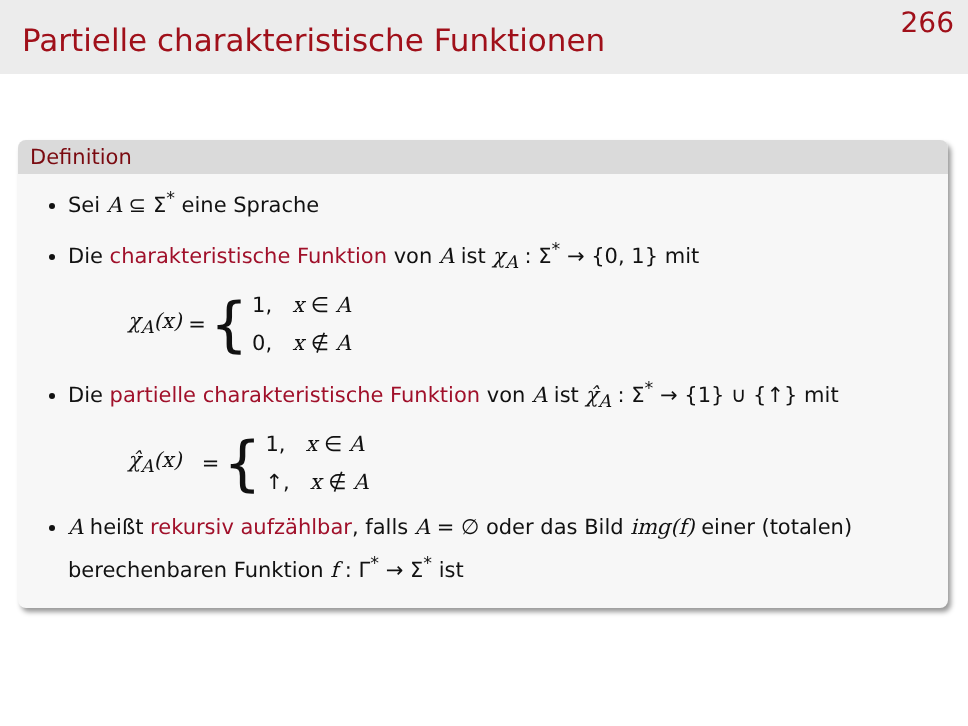Partielle charakteristische Funktionen
266
Definition
Sei A ⊆ Σ<sup>*</sup> eine Sprache
Die charakteristische Funktion von A ist χ<sub>A</sub> : Σ<sup>*</sup> → {0, 1} mit
χ<sub>A</sub>(x) = {
1, x ∈ A
0, x ∉ A
Die partielle charakteristische Funktion von A ist χ̂<sub>A</sub> : Σ<sup>*</sup> → {1} ∪ {↑} mit
χ̂<sub>A</sub>(x) = {
1, x ∈ A
↑, x ∉ A
A heißt rekursiv aufzählbar, falls A = ∅ oder das Bild img(f) einer (totalen) berechenbaren Funktion f : Γ<sup>*</sup> → Σ<sup>*</sup> ist